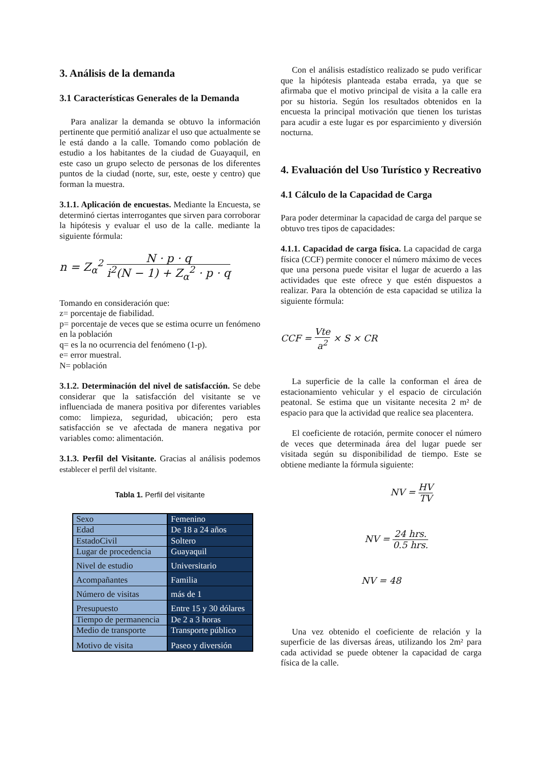3. Análisis de la demanda
3.1 Características Generales de la Demanda
Para analizar la demanda se obtuvo la información pertinente que permitió analizar el uso que actualmente se le está dando a la calle. Tomando como población de estudio a los habitantes de la ciudad de Guayaquil, en este caso un grupo selecto de personas de los diferentes puntos de la ciudad (norte, sur, este, oeste y centro) que forman la muestra.
3.1.1. Aplicación de encuestas. Mediante la Encuesta, se determinó ciertas interrogantes que sirven para corroborar la hipótesis y evaluar el uso de la calle. mediante la siguiente fórmula:
n = Z<sub>α</sub><sup>2</sup> N · p · q i<sup>2</sup>(N − 1) + Z<sub>α</sub><sup>2</sup> · p · q
Tomando en consideración que:
z= porcentaje de fiabilidad.
p= porcentaje de veces que se estima ocurre un fenómeno en la población
q= es la no ocurrencia del fenómeno (1-p).
e= error muestral.
N= población
3.1.2. Determinación del nivel de satisfacción. Se debe considerar que la satisfacción del visitante se ve influenciada de manera positiva por diferentes variables como: limpieza, seguridad, ubicación; pero esta satisfacción se ve afectada de manera negativa por variables como: alimentación.
3.1.3. Perfil del Visitante. Gracias al análisis podemos establecer el perfil del visitante.
Tabla 1. Perfil del visitante
| Sexo | Femenino |
| Edad | De 18 a 24 años |
| EstadoCivil | Soltero |
| Lugar de procedencia | Guayaquil |
| Nivel de estudio | Universitario |
| Acompañantes | Familia |
| Número de visitas | más de 1 |
| Presupuesto | Entre 15 y 30 dólares |
| Tiempo de permanencia | De 2 a 3 horas |
| Medio de transporte | Transporte público |
| Motivo de visita | Paseo y diversión |
Con el análisis estadístico realizado se pudo verificar que la hipótesis planteada estaba errada, ya que se afirmaba que el motivo principal de visita a la calle era por su historia. Según los resultados obtenidos en la encuesta la principal motivación que tienen los turistas para acudir a este lugar es por esparcimiento y diversión nocturna.
4. Evaluación del Uso Turístico y Recreativo
4.1 Cálculo de la Capacidad de Carga
Para poder determinar la capacidad de carga del parque se obtuvo tres tipos de capacidades:
4.1.1. Capacidad de carga física. La capacidad de carga física (CCF) permite conocer el número máximo de veces que una persona puede visitar el lugar de acuerdo a las actividades que este ofrece y que estén dispuestos a realizar. Para la obtención de esta capacidad se utiliza la siguiente fórmula:
CCF = Vte a<sup>2</sup> × S × CR
La superficie de la calle la conforman el área de estacionamiento vehicular y el espacio de circulación peatonal. Se estima que un visitante necesita 2 m² de espacio para que la actividad que realice sea placentera.
El coeficiente de rotación, permite conocer el número de veces que determinada área del lugar puede ser visitada según su disponibilidad de tiempo. Este se obtiene mediante la fórmula siguiente:
NV = HV TV
NV = 24 hrs. 0.5 hrs.
NV = 48
Una vez obtenido el coeficiente de relación y la superficie de las diversas áreas, utilizando los 2m² para cada actividad se puede obtener la capacidad de carga física de la calle.